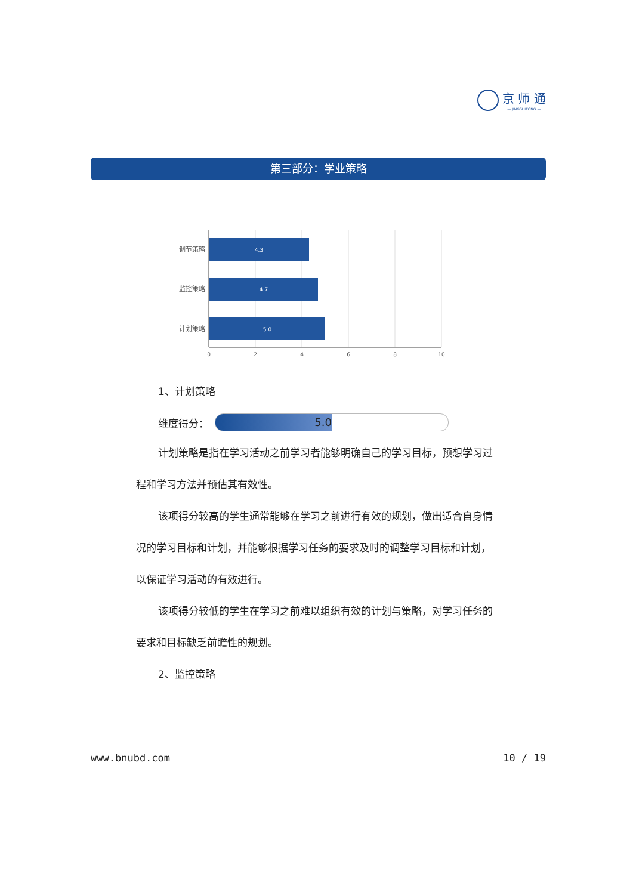京 师 通
— JINGSHITONG —
第三部分：学业策略
4.3
4.7
5.0
调节策略
监控策略
计划策略
0
2
4
6
8
10
1、计划策略
维度得分：
5.0
计划策略是指在学习活动之前学习者能够明确自己的学习目标，预想学习过程和学习方法并预估其有效性。
该项得分较高的学生通常能够在学习之前进行有效的规划，做出适合自身情况的学习目标和计划，并能够根据学习任务的要求及时的调整学习目标和计划，以保证学习活动的有效进行。
该项得分较低的学生在学习之前难以组织有效的计划与策略，对学习任务的要求和目标缺乏前瞻性的规划。
2、监控策略
www.bnubd.com 10 / 19